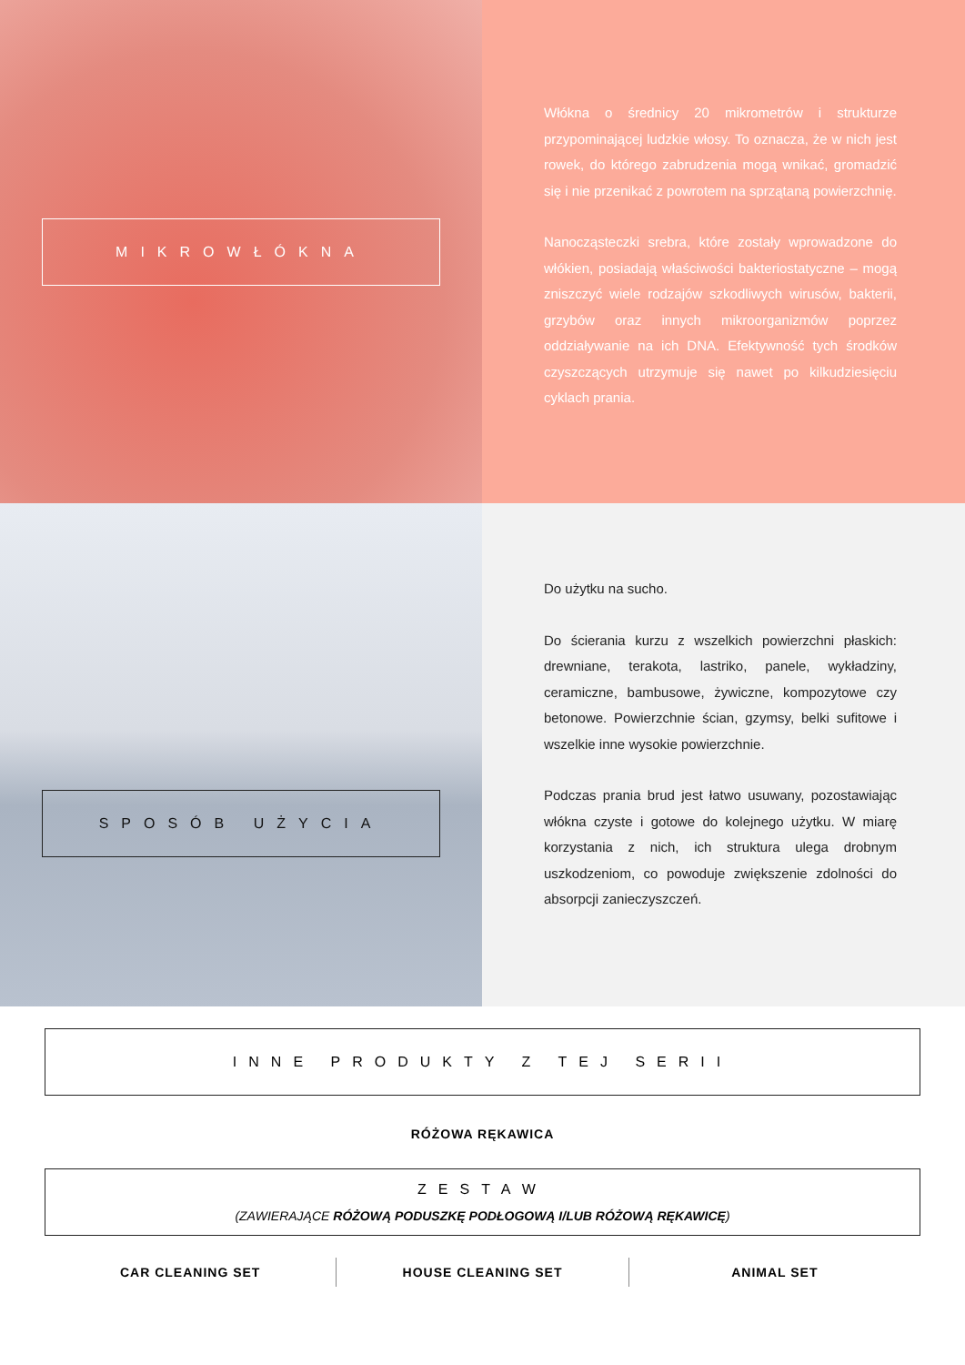MIKROWŁÓKNA
Włókna o średnicy 20 mikrometrów i strukturze przypominającej ludzkie włosy. To oznacza, że w nich jest rowek, do którego zabrudzenia mogą wnikać, gromadzić się i nie przenikać z powrotem na sprzątaną powierzchnię.
Nanocząsteczki srebra, które zostały wprowadzone do włókien, posiadają właściwości bakteriostatyczne – mogą zniszczyć wiele rodzajów szkodliwych wirusów, bakterii, grzybów oraz innych mikroorganizmów poprzez oddziaływanie na ich DNA. Efektywność tych środków czyszczących utrzymuje się nawet po kilkudziesięciu cyklach prania.
SPOSÓB UŻYCIA
Do użytku na sucho.
Do ścierania kurzu z wszelkich powierzchni płaskich: drewniane, terakota, lastriko, panele, wykładziny, ceramiczne, bambusowe, żywiczne, kompozytowe czy betonowe. Powierzchnie ścian, gzymsy, belki sufitowe i wszelkie inne wysokie powierzchnie.
Podczas prania brud jest łatwo usuwany, pozostawiając włókna czyste i gotowe do kolejnego użytku. W miarę korzystania z nich, ich struktura ulega drobnym uszkodzeniom, co powoduje zwiększenie zdolności do absorpcji zanieczyszczeń.
INNE PRODUKTY Z TEJ SERII
RÓŻOWA RĘKAWICA
ZESTAW
(ZAWIERAJĄCE RÓŻOWĄ PODUSZKĘ PODŁOGOWĄ I/LUB RÓŻOWĄ RĘKAWICĘ)
CAR CLEANING SET HOUSE CLEANING SET ANIMAL SET